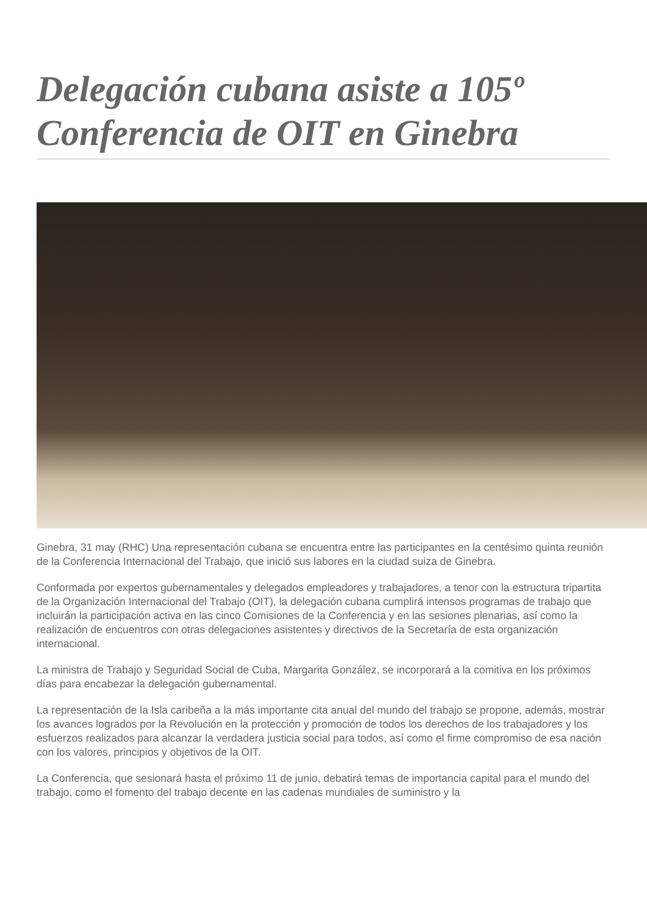Delegación cubana asiste a 105º Conferencia de OIT en Ginebra
Ginebra, 31 may (RHC) Una representación cubana se encuentra entre las participantes en la centésimo quinta reunión de la Conferencia Internacional del Trabajo, que inició sus labores en la ciudad suiza de Ginebra.
Conformada por expertos gubernamentales y delegados empleadores y trabajadores, a tenor con la estructura tripartita de la Organización Internacional del Trabajo (OIT), la delegación cubana cumplirá intensos programas de trabajo que incluirán la participación activa en las cinco Comisiones de la Conferencia y en las sesiones plenarias, así como la realización de encuentros con otras delegaciones asistentes y directivos de la Secretaría de esta organización internacional.
La ministra de Trabajo y Seguridad Social de Cuba, Margarita González, se incorporará a la comitiva en los próximos días para encabezar la delegación gubernamental.
La representación de la Isla caribeña a la más importante cita anual del mundo del trabajo se propone, además, mostrar los avances logrados por la Revolución en la protección y promoción de todos los derechos de los trabajadores y los esfuerzos realizados para alcanzar la verdadera justicia social para todos, así como el firme compromiso de esa nación con los valores, principios y objetivos de la OIT.
La Conferencia, que sesionará hasta el próximo 11 de junio, debatirá temas de importancia capital para el mundo del trabajo, como el fomento del trabajo decente en las cadenas mundiales de suministro y la